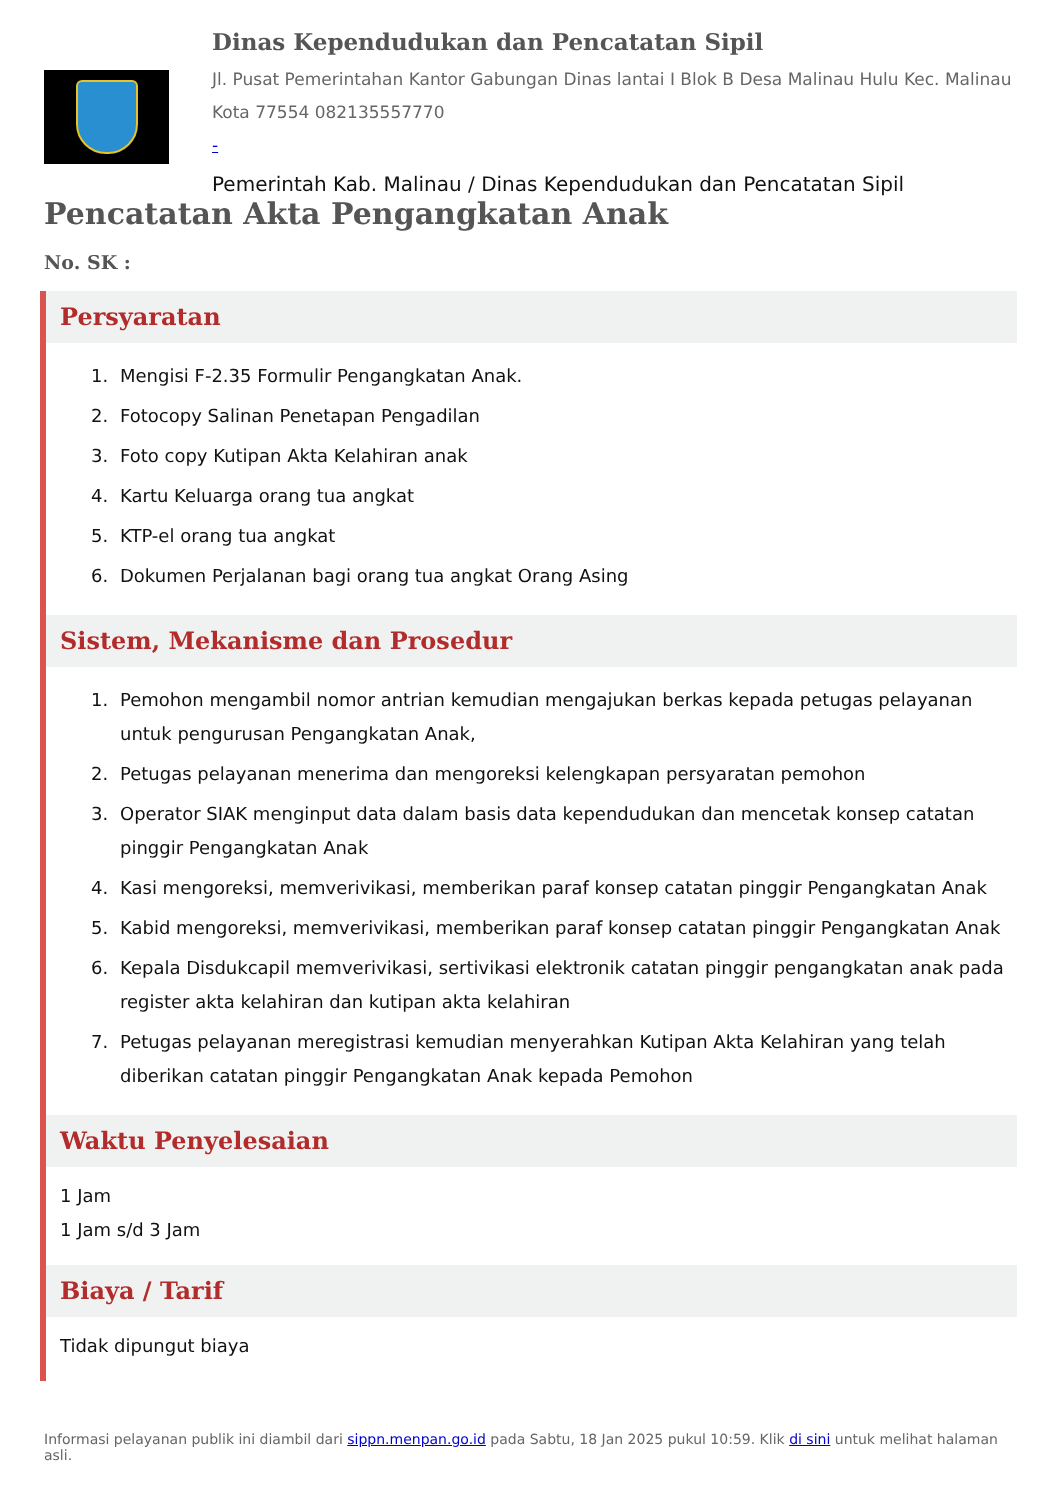Dinas Kependudukan dan Pencatatan Sipil
Jl. Pusat Pemerintahan Kantor Gabungan Dinas lantai I Blok B Desa Malinau Hulu Kec. Malinau Kota 77554 082135557770
-
Pemerintah Kab. Malinau / Dinas Kependudukan dan Pencatatan Sipil
Pencatatan Akta Pengangkatan Anak
No. SK :
Persyaratan
1. Mengisi F-2.35 Formulir Pengangkatan Anak.
2. Fotocopy Salinan Penetapan Pengadilan
3. Foto copy Kutipan Akta Kelahiran anak
4. Kartu Keluarga orang tua angkat
5. KTP-el orang tua angkat
6. Dokumen Perjalanan bagi orang tua angkat Orang Asing
Sistem, Mekanisme dan Prosedur
1. Pemohon mengambil nomor antrian kemudian mengajukan berkas kepada petugas pelayanan untuk pengurusan Pengangkatan Anak,
2. Petugas pelayanan menerima dan mengoreksi kelengkapan persyaratan pemohon
3. Operator SIAK menginput data dalam basis data kependudukan dan mencetak konsep catatan pinggir Pengangkatan Anak
4. Kasi mengoreksi, memverivikasi, memberikan paraf konsep catatan pinggir Pengangkatan Anak
5. Kabid mengoreksi, memverivikasi, memberikan paraf konsep catatan pinggir Pengangkatan Anak
6. Kepala Disdukcapil memverivikasi, sertivikasi elektronik catatan pinggir pengangkatan anak pada register akta kelahiran dan kutipan akta kelahiran
7. Petugas pelayanan meregistrasi kemudian menyerahkan Kutipan Akta Kelahiran yang telah diberikan catatan pinggir Pengangkatan Anak kepada Pemohon
Waktu Penyelesaian
1 Jam
1 Jam s/d 3 Jam
Biaya / Tarif
Tidak dipungut biaya
Informasi pelayanan publik ini diambil dari sippn.menpan.go.id pada Sabtu, 18 Jan 2025 pukul 10:59. Klik di sini untuk melihat halaman asli.